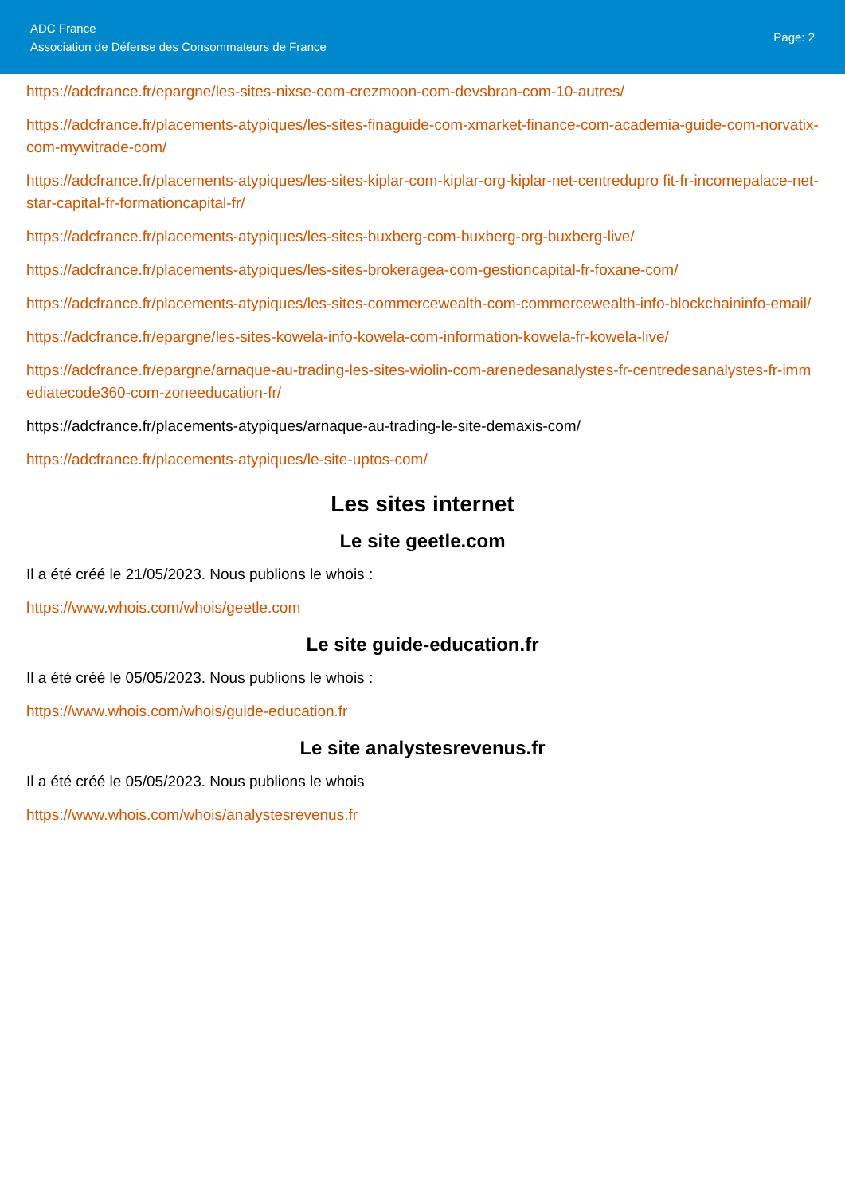ADC France
Association de Défense des Consommateurs de France
Page: 2
https://adcfrance.fr/epargne/les-sites-nixse-com-crezmoon-com-devsbran-com-10-autres/
https://adcfrance.fr/placements-atypiques/les-sites-finaguide-com-xmarket-finance-com-academia-guide-com-norvatix-com-mywitrade-com/
https://adcfrance.fr/placements-atypiques/les-sites-kiplar-com-kiplar-org-kiplar-net-centredupro fit-fr-incomepalace-net-star-capital-fr-formationcapital-fr/
https://adcfrance.fr/placements-atypiques/les-sites-buxberg-com-buxberg-org-buxberg-live/
https://adcfrance.fr/placements-atypiques/les-sites-brokeragea-com-gestioncapital-fr-foxane-com/
https://adcfrance.fr/placements-atypiques/les-sites-commercewealth-com-commercewealth-info-blockchaininfo-email/
https://adcfrance.fr/epargne/les-sites-kowela-info-kowela-com-information-kowela-fr-kowela-live/
https://adcfrance.fr/epargne/arnaque-au-trading-les-sites-wiolin-com-arenedesanalystes-fr-centredesanalystes-fr-immediatecode360-com-zoneeducation-fr/
https://adcfrance.fr/placements-atypiques/arnaque-au-trading-le-site-demaxis-com/
https://adcfrance.fr/placements-atypiques/le-site-uptos-com/
Les sites internet
Le site geetle.com
Il a été créé le 21/05/2023. Nous publions le whois :
https://www.whois.com/whois/geetle.com
Le site guide-education.fr
Il a été créé le 05/05/2023. Nous publions le whois :
https://www.whois.com/whois/guide-education.fr
Le site analystesrevenus.fr
Il a été créé le 05/05/2023. Nous publions le whois
https://www.whois.com/whois/analystesrevenus.fr